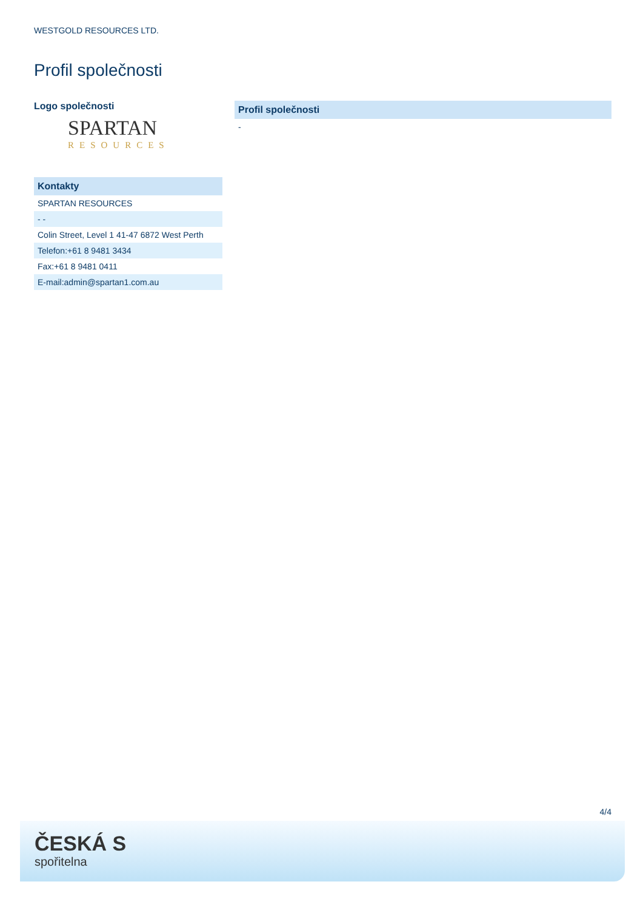WESTGOLD RESOURCES LTD.
Profil společnosti
Logo společnosti
SPARTAN
RESOURCES
| Kontakty |
| --- |
| SPARTAN RESOURCES |
| - - |
| Colin Street, Level 1 41-47 6872 West Perth |
| Telefon:+61 8 9481 3434 |
| Fax:+61 8 9481 0411 |
| E-mail:admin@spartan1.com.au |
| Profil společnosti |
| --- |
| - |
4/4
ČESKÁ S
spořitelna